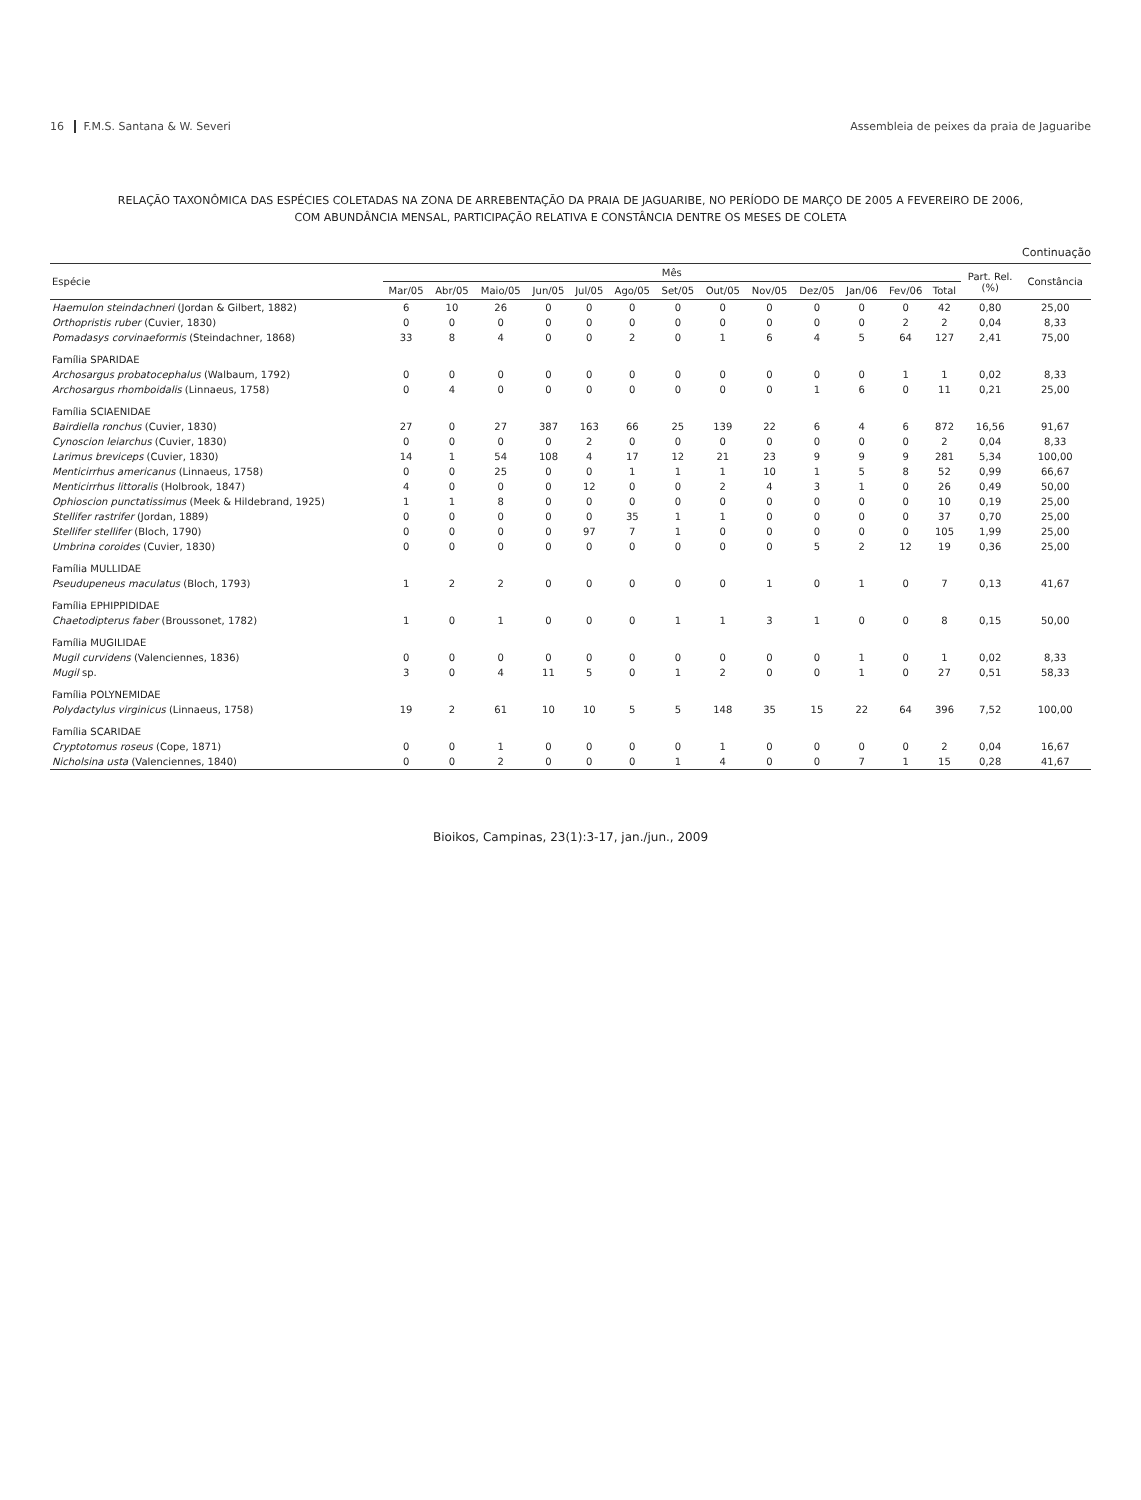16 F.M.S. Santana & W. Severi Assembleia de peixes da praia de Jaguaribe
RELAÇÃO TAXONÔMICA DAS ESPÉCIES COLETADAS NA ZONA DE ARREBENTAÇÃO DA PRAIA DE JAGUARIBE, NO PERÍODO DE MARÇO DE 2005 A FEVEREIRO DE 2006,
COM ABUNDÂNCIA MENSAL, PARTICIPAÇÃO RELATIVA E CONSTÂNCIA DENTRE OS MESES DE COLETA
Continuação
| Espécie | Mês | | | | | | | | | | | | | Part. Rel. (%) | Constância |
| --- | --- | --- | --- | --- | --- | --- | --- | --- | --- | --- | --- | --- | --- | --- | --- |
| | Mar/05 | Abr/05 | Maio/05 | Jun/05 | Jul/05 | Ago/05 | Set/05 | Out/05 | Nov/05 | Dez/05 | Jan/06 | Fev/06 | Total | | |
| Haemulon steindachneri (Jordan & Gilbert, 1882) | 6 | 10 | 26 | 0 | 0 | 0 | 0 | 0 | 0 | 0 | 0 | 0 | 42 | 0,80 | 25,00 |
| Orthopristis ruber (Cuvier, 1830) | 0 | 0 | 0 | 0 | 0 | 0 | 0 | 0 | 0 | 0 | 0 | 2 | 2 | 0,04 | 8,33 |
| Pomadasys corvinaeformis (Steindachner, 1868) | 33 | 8 | 4 | 0 | 0 | 2 | 0 | 1 | 6 | 4 | 5 | 64 | 127 | 2,41 | 75,00 |
| Família SPARIDAE | | | | | | | | | | | | | | | |
| Archosargus probatocephalus (Walbaum, 1792) | 0 | 0 | 0 | 0 | 0 | 0 | 0 | 0 | 0 | 0 | 0 | 1 | 1 | 0,02 | 8,33 |
| Archosargus rhomboidalis (Linnaeus, 1758) | 0 | 4 | 0 | 0 | 0 | 0 | 0 | 0 | 0 | 1 | 6 | 0 | 11 | 0,21 | 25,00 |
| Família SCIAENIDAE | | | | | | | | | | | | | | | |
| Bairdiella ronchus (Cuvier, 1830) | 27 | 0 | 27 | 387 | 163 | 66 | 25 | 139 | 22 | 6 | 4 | 6 | 872 | 16,56 | 91,67 |
| Cynoscion leiarchus (Cuvier, 1830) | 0 | 0 | 0 | 0 | 2 | 0 | 0 | 0 | 0 | 0 | 0 | 0 | 2 | 0,04 | 8,33 |
| Larimus breviceps (Cuvier, 1830) | 14 | 1 | 54 | 108 | 4 | 17 | 12 | 21 | 23 | 9 | 9 | 9 | 281 | 5,34 | 100,00 |
| Menticirrhus americanus (Linnaeus, 1758) | 0 | 0 | 25 | 0 | 0 | 1 | 1 | 1 | 10 | 1 | 5 | 8 | 52 | 0,99 | 66,67 |
| Menticirrhus littoralis (Holbrook, 1847) | 4 | 0 | 0 | 0 | 12 | 0 | 0 | 2 | 4 | 3 | 1 | 0 | 26 | 0,49 | 50,00 |
| Ophioscion punctatissimus (Meek & Hildebrand, 1925) | 1 | 1 | 8 | 0 | 0 | 0 | 0 | 0 | 0 | 0 | 0 | 0 | 10 | 0,19 | 25,00 |
| Stellifer rastrifer (Jordan, 1889) | 0 | 0 | 0 | 0 | 0 | 35 | 1 | 1 | 0 | 0 | 0 | 0 | 37 | 0,70 | 25,00 |
| Stellifer stellifer (Bloch, 1790) | 0 | 0 | 0 | 0 | 97 | 7 | 1 | 0 | 0 | 0 | 0 | 0 | 105 | 1,99 | 25,00 |
| Umbrina coroides (Cuvier, 1830) | 0 | 0 | 0 | 0 | 0 | 0 | 0 | 0 | 0 | 5 | 2 | 12 | 19 | 0,36 | 25,00 |
| Família MULLIDAE | | | | | | | | | | | | | | | |
| Pseudupeneus maculatus (Bloch, 1793) | 1 | 2 | 2 | 0 | 0 | 0 | 0 | 0 | 1 | 0 | 1 | 0 | 7 | 0,13 | 41,67 |
| Família EPHIPPIDIDAE | | | | | | | | | | | | | | | |
| Chaetodipterus faber (Broussonet, 1782) | 1 | 0 | 1 | 0 | 0 | 0 | 1 | 1 | 3 | 1 | 0 | 0 | 8 | 0,15 | 50,00 |
| Família MUGILIDAE | | | | | | | | | | | | | | | |
| Mugil curvidens (Valenciennes, 1836) | 0 | 0 | 0 | 0 | 0 | 0 | 0 | 0 | 0 | 0 | 1 | 0 | 1 | 0,02 | 8,33 |
| Mugil sp. | 3 | 0 | 4 | 11 | 5 | 0 | 1 | 2 | 0 | 0 | 1 | 0 | 27 | 0,51 | 58,33 |
| Família POLYNEMIDAE | | | | | | | | | | | | | | | |
| Polydactylus virginicus (Linnaeus, 1758) | 19 | 2 | 61 | 10 | 10 | 5 | 5 | 148 | 35 | 15 | 22 | 64 | 396 | 7,52 | 100,00 |
| Família SCARIDAE | | | | | | | | | | | | | | | |
| Cryptotomus roseus (Cope, 1871) | 0 | 0 | 1 | 0 | 0 | 0 | 0 | 1 | 0 | 0 | 0 | 0 | 2 | 0,04 | 16,67 |
| Nicholsina usta (Valenciennes, 1840) | 0 | 0 | 2 | 0 | 0 | 0 | 1 | 4 | 0 | 0 | 7 | 1 | 15 | 0,28 | 41,67 |
Bioikos, Campinas, 23(1):3-17, jan./jun., 2009